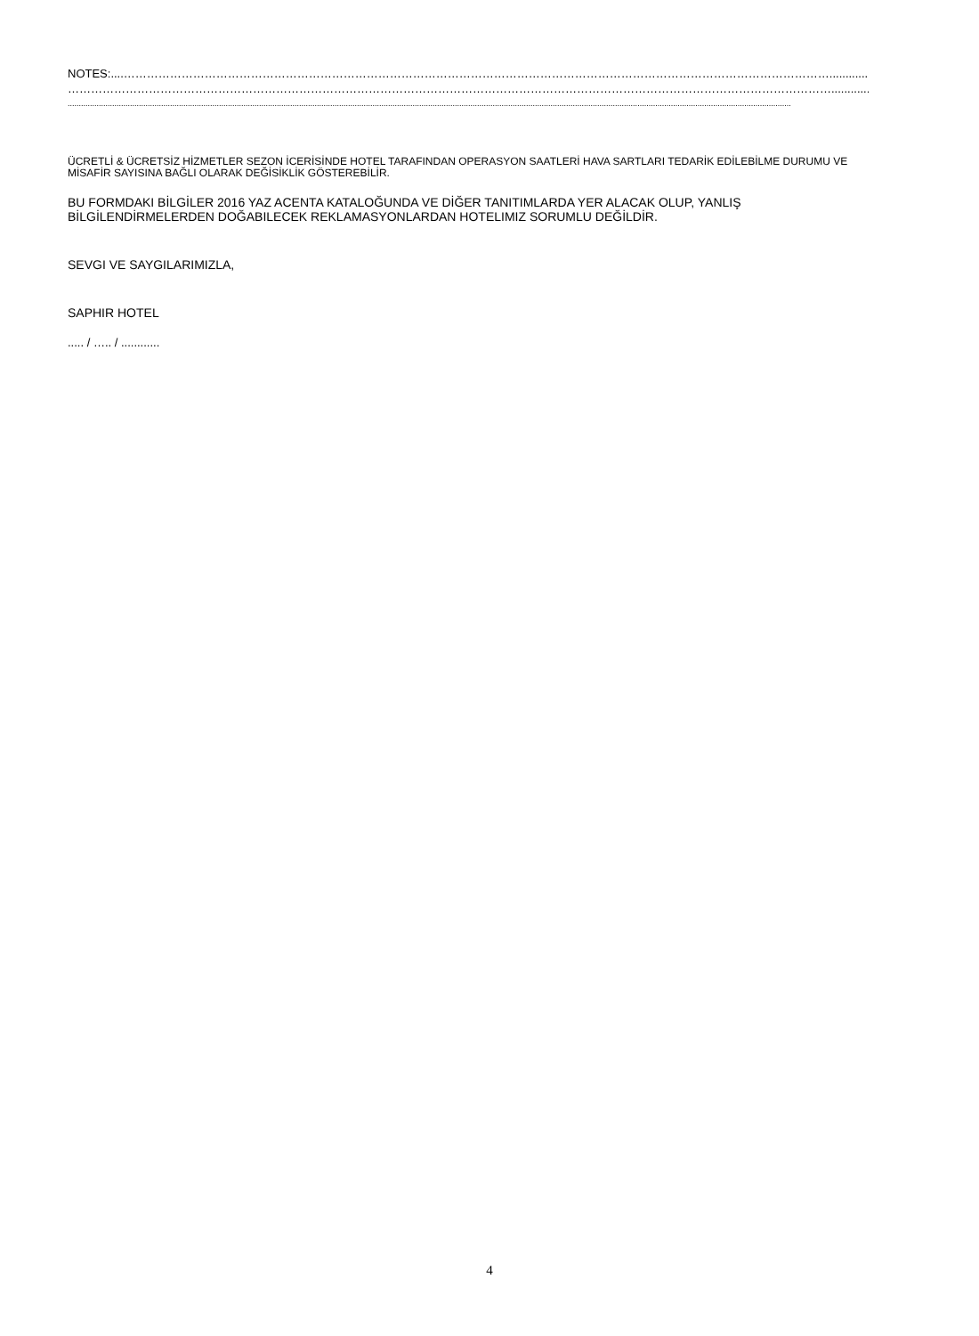NOTES:....…………………………………………………………………………………………………………………………………………………………………..........................
………………………………………………………………………………………………………………………………………………………………………………................
.....................................................................................................................................................................................................................................................................................................................................
ÜCRETLİ & ÜCRETSİZ HİZMETLER SEZON İCERİSİNDE HOTEL TARAFINDAN OPERASYON SAATLERİ HAVA SARTLARI TEDARİK EDİLEBİLME DURUMU VE MİSAFİR SAYISINA BAĞLI OLARAK DEĞİSİKLİK GÖSTEREBİLİR.
BU FORMDAKI BİLGİLER 2016 YAZ ACENTA KATALOĞUNDA VE DİĞER TANITIMLARDA YER ALACAK OLUP, YANLIŞ BİLGİLENDİRMELERDEN DOĞABILECEK REKLAMASYONLARDAN HOTELIMIZ SORUMLU DEĞİLDİR.
SEVGI VE SAYGILARIMIZLA,
SAPHIR HOTEL
..... / ….. / ............
4